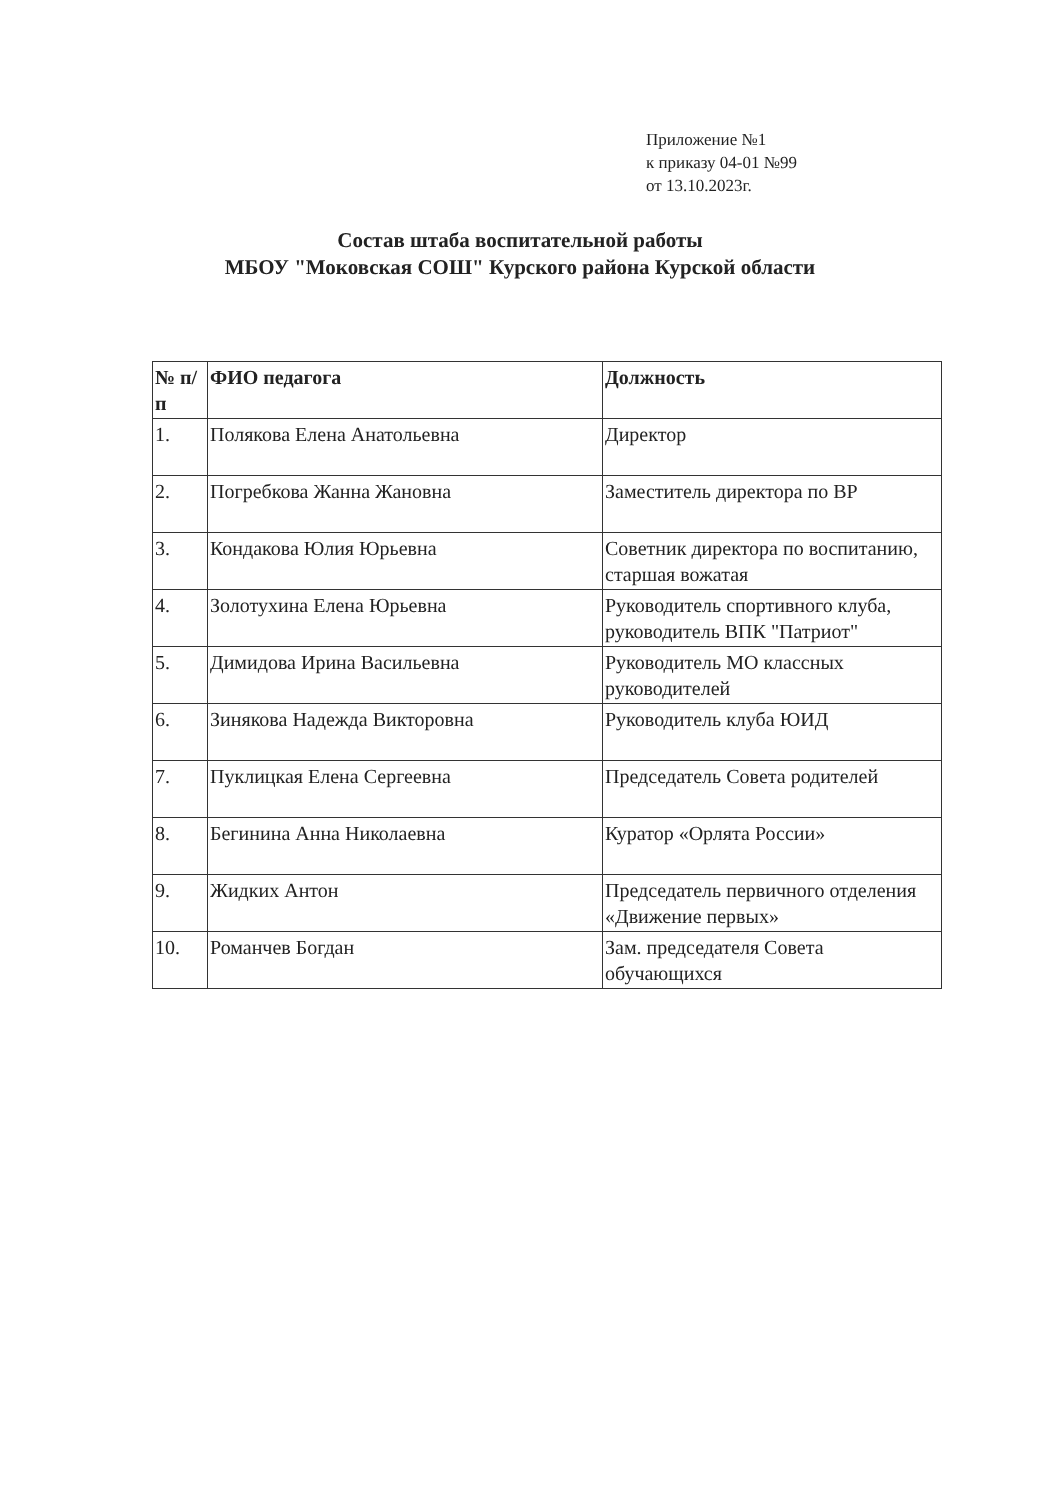Приложение №1
к приказу 04-01 №99
от 13.10.2023г.
Состав штаба воспитательной работы
МБОУ "Моковская СОШ" Курского района Курской области
| № п/п | ФИО педагога | Должность |
| --- | --- | --- |
| 1. | Полякова Елена Анатольевна | Директор |
| 2. | Погребкова Жанна Жановна | Заместитель директора по ВР |
| 3. | Кондакова Юлия Юрьевна | Советник директора по воспитанию, старшая вожатая |
| 4. | Золотухина Елена Юрьевна | Руководитель спортивного клуба, руководитель ВПК "Патриот" |
| 5. | Димидова Ирина Васильевна | Руководитель МО классных руководителей |
| 6. | Зинякова Надежда Викторовна | Руководитель клуба ЮИД |
| 7. | Пуклицкая Елена Сергеевна | Председатель Совета родителей |
| 8. | Бегинина Анна Николаевна | Куратор «Орлята России» |
| 9. | Жидких Антон | Председатель первичного отделения «Движение первых» |
| 10. | Романчев Богдан | Зам. председателя Совета обучающихся |